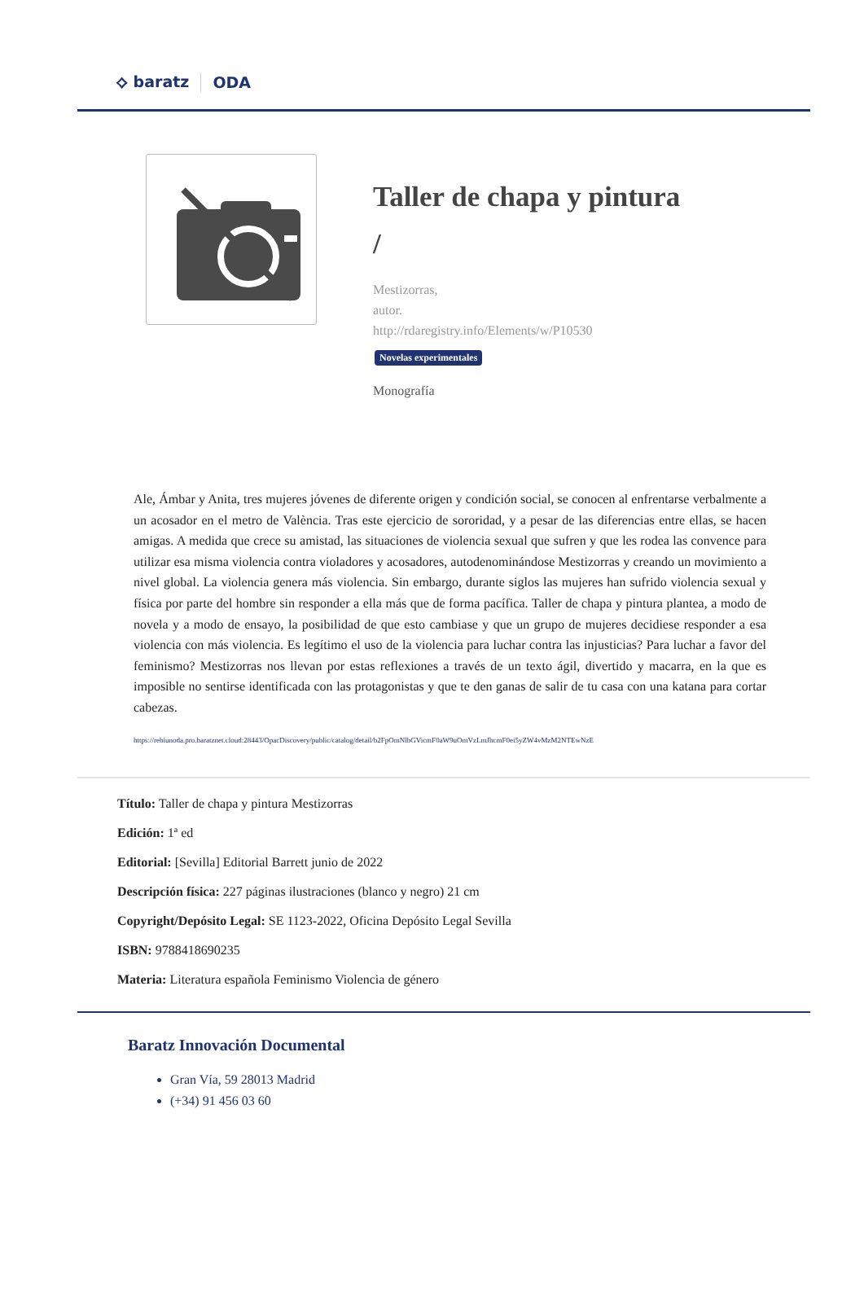⟡ baratz ODA
Taller de chapa y pintura
/
Mestizorras,
autor.
http://rdaregistry.info/Elements/w/P10530
Novelas experimentales
Monografía
Ale, Ámbar y Anita, tres mujeres jóvenes de diferente origen y condición social, se conocen al enfrentarse verbalmente a un acosador en el metro de València. Tras este ejercicio de sororidad, y a pesar de las diferencias entre ellas, se hacen amigas. A medida que crece su amistad, las situaciones de violencia sexual que sufren y que les rodea las convence para utilizar esa misma violencia contra violadores y acosadores, autodenominándose Mestizorras y creando un movimiento a nivel global. La violencia genera más violencia. Sin embargo, durante siglos las mujeres han sufrido violencia sexual y física por parte del hombre sin responder a ella más que de forma pacífica. Taller de chapa y pintura plantea, a modo de novela y a modo de ensayo, la posibilidad de que esto cambiase y que un grupo de mujeres decidiese responder a esa violencia con más violencia. Es legítimo el uso de la violencia para luchar contra las injusticias? Para luchar a favor del feminismo? Mestizorras nos llevan por estas reflexiones a través de un texto ágil, divertido y macarra, en la que es imposible no sentirse identificada con las protagonistas y que te den ganas de salir de tu casa con una katana para cortar cabezas.
https://rebiunoda.pro.baratznet.cloud:28443/OpacDiscovery/public/catalog/detail/b2FpOmNlbGVicmF0aW9uOmVzLmJhcmF0ei5yZW4vMzM2NTEwNzE
Título: Taller de chapa y pintura Mestizorras
Edición: 1ª ed
Editorial: [Sevilla] Editorial Barrett junio de 2022
Descripción física: 227 páginas ilustraciones (blanco y negro) 21 cm
Copyright/Depósito Legal: SE 1123-2022, Oficina Depósito Legal Sevilla
ISBN: 9788418690235
Materia: Literatura española Feminismo Violencia de género
Baratz Innovación Documental
Gran Vía, 59 28013 Madrid
(+34) 91 456 03 60